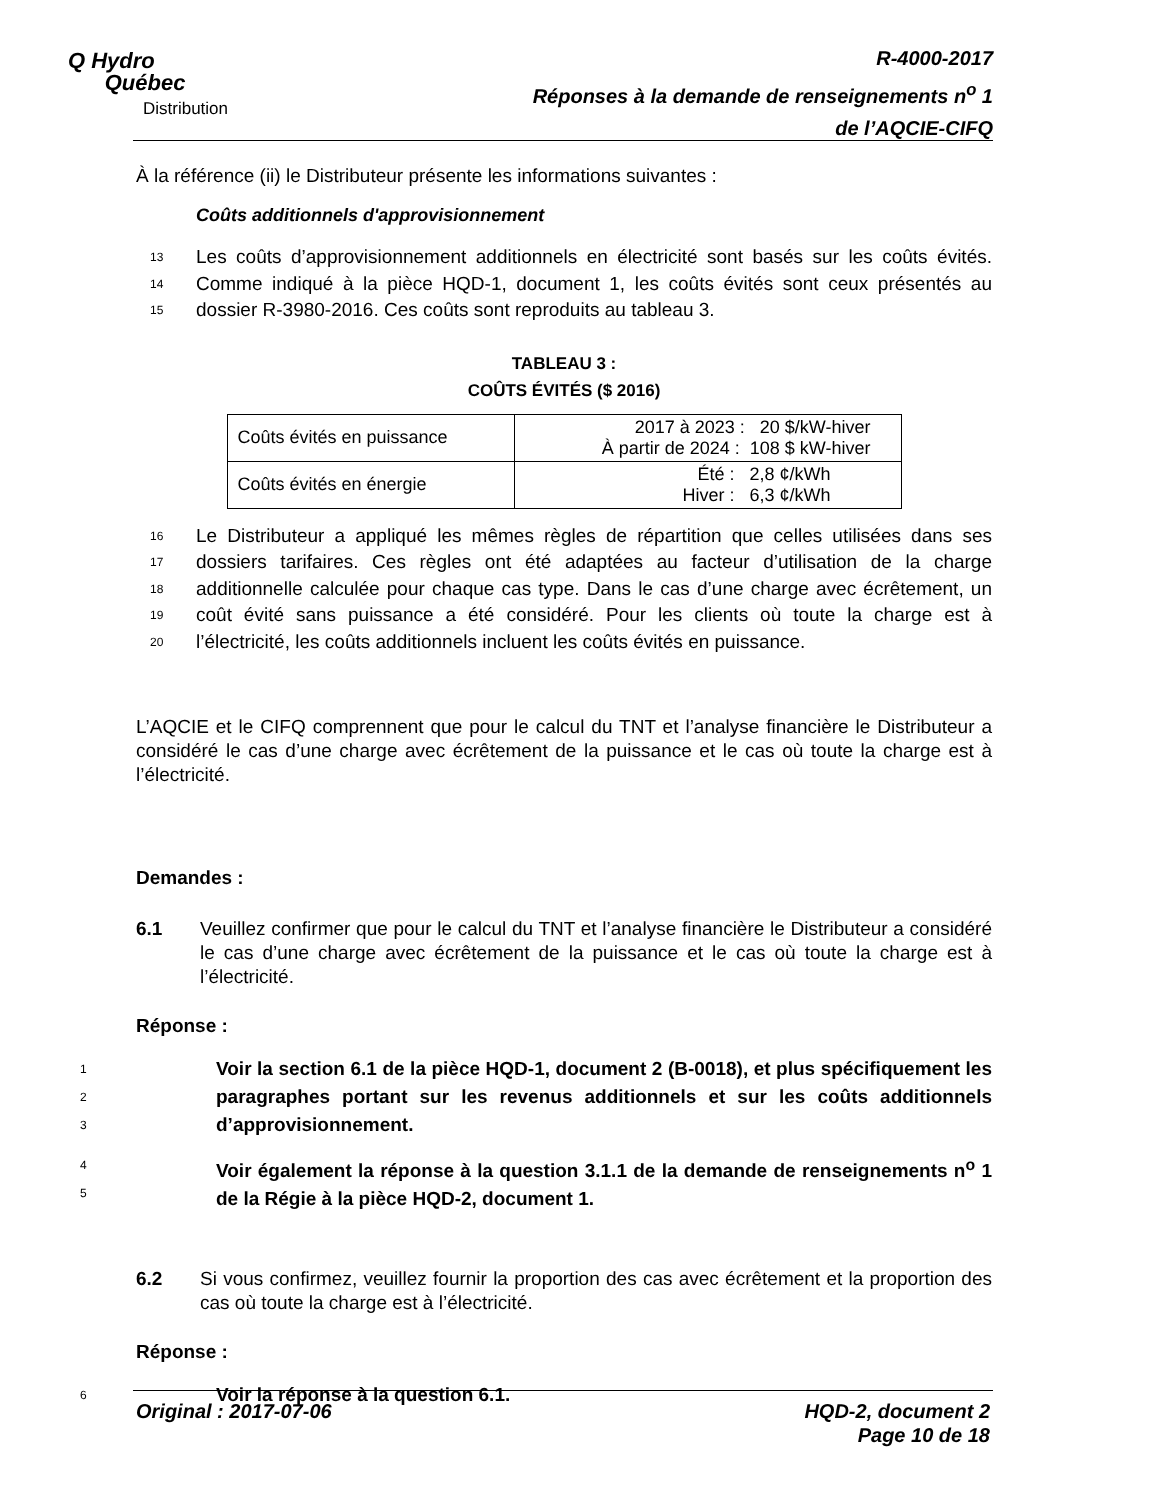Q Hydro
Québec
Distribution
R-4000-2017
Réponses à la demande de renseignements n<sup>o</sup> 1
de l’AQCIE-CIFQ
À la référence (ii) le Distributeur présente les informations suivantes :
Coûts additionnels d'approvisionnement
13 Les coûts d’approvisionnement additionnels en électricité sont basés sur les coûts évités.
14 Comme indiqué à la pièce HQD-1, document 1, les coûts évités sont ceux présentés au
15 dossier R-3980-2016. Ces coûts sont reproduits au tableau 3.
TABLEAU 3 :
COÛTS ÉVITÉS ($ 2016)
| Coûts évités en puissance | 2017 à 2023 : 20 $/kW-hiver À partir de 2024 : 108 $ kW-hiver |
| Coûts évités en énergie | Été : 2,8 ¢/kWh Hiver : 6,3 ¢/kWh |
16 Le Distributeur a appliqué les mêmes règles de répartition que celles utilisées dans ses
17 dossiers tarifaires. Ces règles ont été adaptées au facteur d’utilisation de la charge
18 additionnelle calculée pour chaque cas type. Dans le cas d’une charge avec écrêtement, un
19 coût évité sans puissance a été considéré. Pour les clients où toute la charge est à
20 l’électricité, les coûts additionnels incluent les coûts évités en puissance.
L’AQCIE et le CIFQ comprennent que pour le calcul du TNT et l’analyse financière le Distributeur a considéré le cas d’une charge avec écrêtement de la puissance et le cas où toute la charge est à l’électricité.
Demandes :
6.1 Veuillez confirmer que pour le calcul du TNT et l’analyse financière le Distributeur a considéré le cas d’une charge avec écrêtement de la puissance et le cas où toute la charge est à l’électricité.
Réponse :
1
2
3 Voir la section 6.1 de la pièce HQD-1, document 2 (B-0018), et plus spécifiquement les paragraphes portant sur les revenus additionnels et sur les coûts additionnels d’approvisionnement.
4
5 Voir également la réponse à la question 3.1.1 de la demande de renseignements n<sup>o</sup> 1 de la Régie à la pièce HQD-2, document 1.
6.2 Si vous confirmez, veuillez fournir la proportion des cas avec écrêtement et la proportion des cas où toute la charge est à l’électricité.
Réponse :
6 Voir la réponse à la question 6.1.
Original : 2017-07-06 HQD-2, document 2
Page 10 de 18